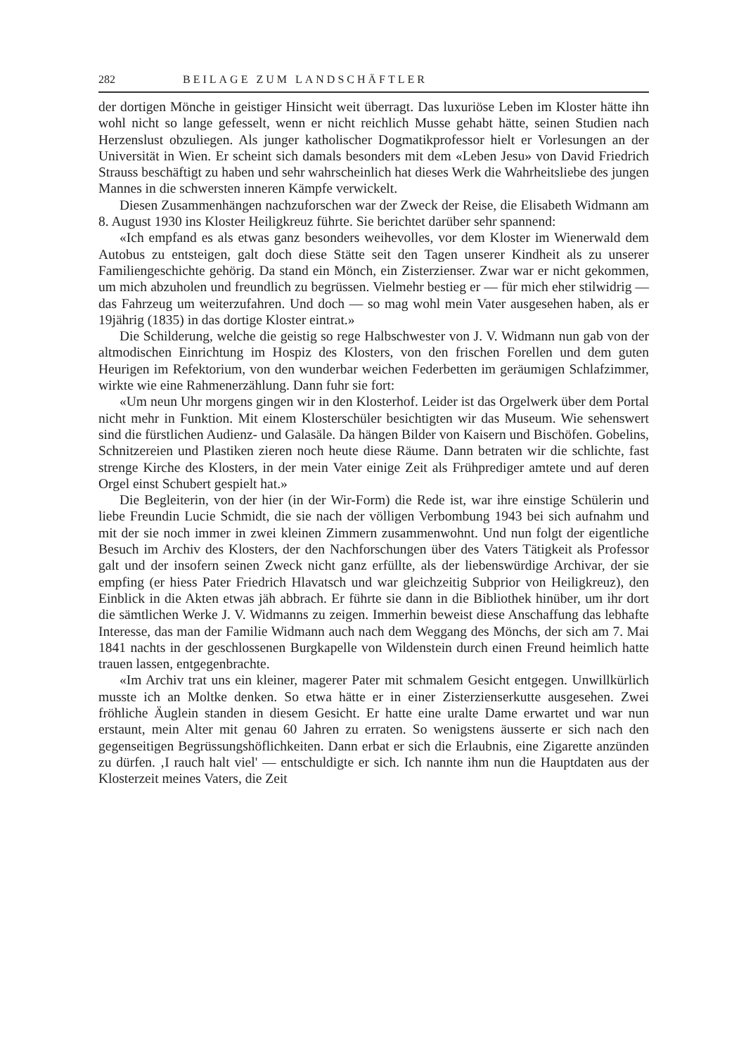282 BEILAGE ZUM LANDSCHÄFTLER
der dortigen Mönche in geistiger Hinsicht weit überragt. Das luxuriöse Leben im Kloster hätte ihn wohl nicht so lange gefesselt, wenn er nicht reichlich Musse gehabt hätte, seinen Studien nach Herzenslust obzuliegen. Als junger katholischer Dogmatikprofessor hielt er Vorlesungen an der Universität in Wien. Er scheint sich damals besonders mit dem «Leben Jesu» von David Friedrich Strauss beschäftigt zu haben und sehr wahrscheinlich hat dieses Werk die Wahrheitsliebe des jungen Mannes in die schwersten inneren Kämpfe verwickelt.
Diesen Zusammenhängen nachzuforschen war der Zweck der Reise, die Elisabeth Widmann am 8. August 1930 ins Kloster Heiligkreuz führte. Sie berichtet darüber sehr spannend:
«Ich empfand es als etwas ganz besonders weihevolles, vor dem Kloster im Wienerwald dem Autobus zu entsteigen, galt doch diese Stätte seit den Tagen unserer Kindheit als zu unserer Familiengeschichte gehörig. Da stand ein Mönch, ein Zisterzienser. Zwar war er nicht gekommen, um mich abzuholen und freundlich zu begrüssen. Vielmehr bestieg er — für mich eher stilwidrig — das Fahrzeug um weiterzufahren. Und doch — so mag wohl mein Vater ausgesehen haben, als er 19jährig (1835) in das dortige Kloster eintrat.»
Die Schilderung, welche die geistig so rege Halbschwester von J. V. Widmann nun gab von der altmodischen Einrichtung im Hospiz des Klosters, von den frischen Forellen und dem guten Heurigen im Refektorium, von den wunderbar weichen Federbetten im geräumigen Schlafzimmer, wirkte wie eine Rahmenerzählung. Dann fuhr sie fort:
«Um neun Uhr morgens gingen wir in den Klosterhof. Leider ist das Orgelwerk über dem Portal nicht mehr in Funktion. Mit einem Klosterschüler besichtigten wir das Museum. Wie sehenswert sind die fürstlichen Audienz- und Galasäle. Da hängen Bilder von Kaisern und Bischöfen. Gobelins, Schnitzereien und Plastiken zieren noch heute diese Räume. Dann betraten wir die schlichte, fast strenge Kirche des Klosters, in der mein Vater einige Zeit als Frühprediger amtete und auf deren Orgel einst Schubert gespielt hat.»
Die Begleiterin, von der hier (in der Wir-Form) die Rede ist, war ihre einstige Schülerin und liebe Freundin Lucie Schmidt, die sie nach der völligen Verbombung 1943 bei sich aufnahm und mit der sie noch immer in zwei kleinen Zimmern zusammenwohnt. Und nun folgt der eigentliche Besuch im Archiv des Klosters, der den Nachforschungen über des Vaters Tätigkeit als Professor galt und der insofern seinen Zweck nicht ganz erfüllte, als der liebenswürdige Archivar, der sie empfing (er hiess Pater Friedrich Hlavatsch und war gleichzeitig Subprior von Heiligkreuz), den Einblick in die Akten etwas jäh abbrach. Er führte sie dann in die Bibliothek hinüber, um ihr dort die sämtlichen Werke J. V. Widmanns zu zeigen. Immerhin beweist diese Anschaffung das lebhafte Interesse, das man der Familie Widmann auch nach dem Weggang des Mönchs, der sich am 7. Mai 1841 nachts in der geschlossenen Burgkapelle von Wildenstein durch einen Freund heimlich hatte trauen lassen, entgegenbrachte.
«Im Archiv trat uns ein kleiner, magerer Pater mit schmalem Gesicht entgegen. Unwillkürlich musste ich an Moltke denken. So etwa hätte er in einer Zisterzienserkutte ausgesehen. Zwei fröhliche Äuglein standen in diesem Gesicht. Er hatte eine uralte Dame erwartet und war nun erstaunt, mein Alter mit genau 60 Jahren zu erraten. So wenigstens äusserte er sich nach den gegenseitigen Begrüssungshöflichkeiten. Dann erbat er sich die Erlaubnis, eine Zigarette anzünden zu dürfen. ‚I rauch halt viel' — entschuldigte er sich. Ich nannte ihm nun die Hauptdaten aus der Klosterzeit meines Vaters, die Zeit